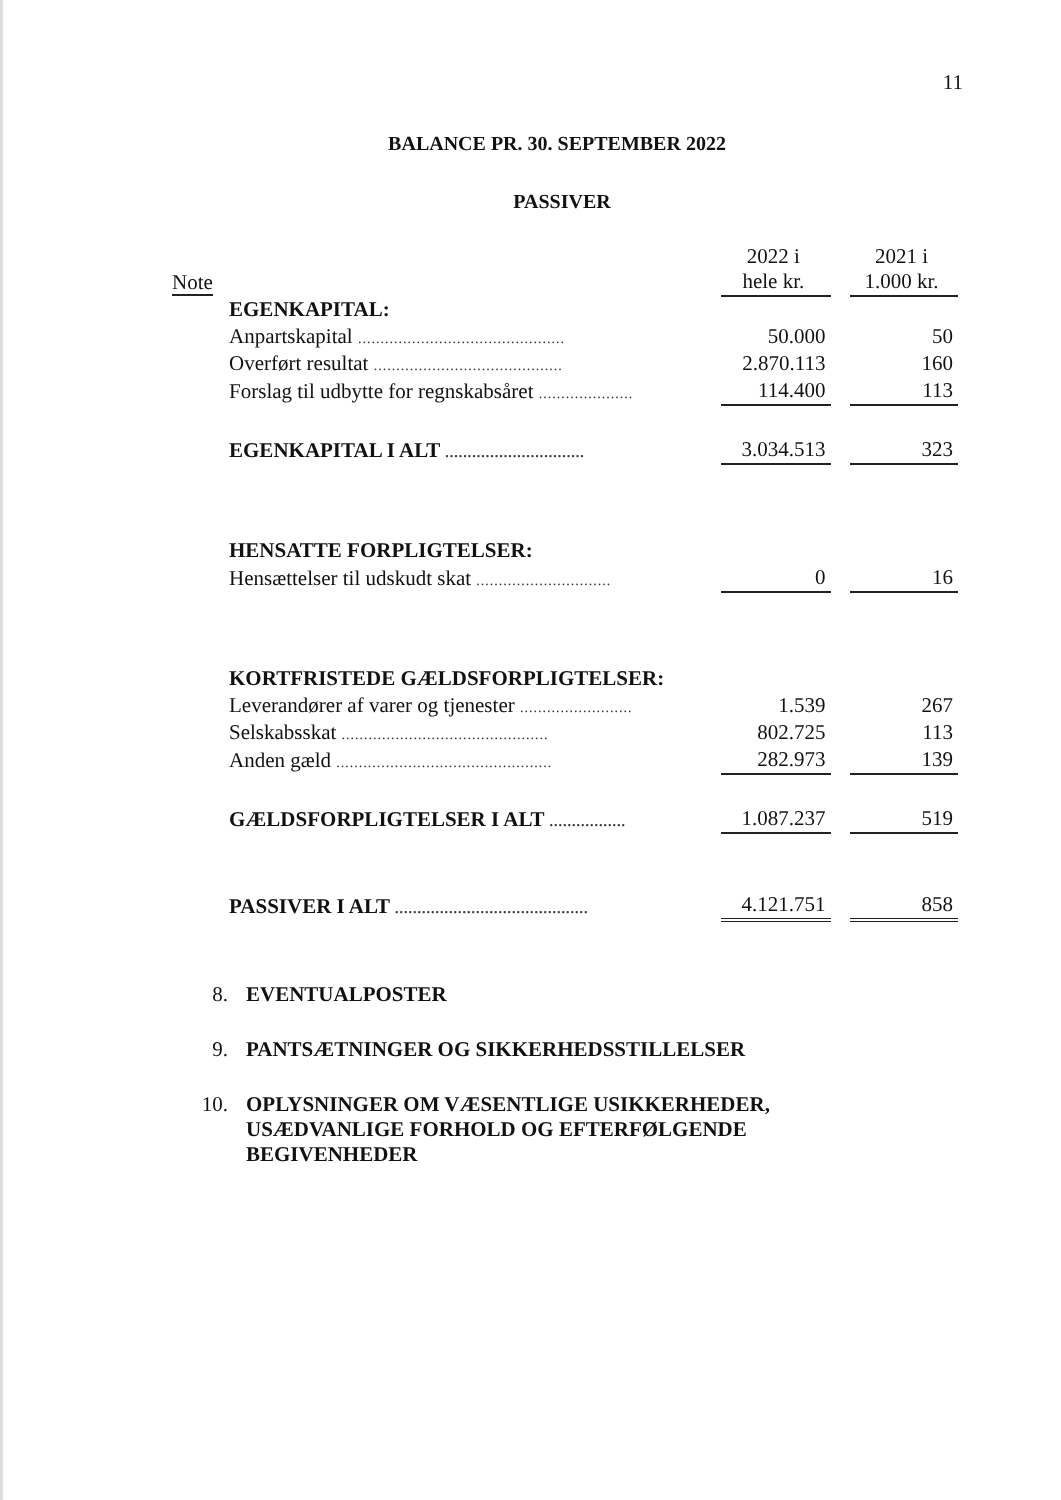11
BALANCE PR. 30. SEPTEMBER 2022
PASSIVER
| Note | | 2022 i hele kr. | | 2021 i 1.000 kr. |
| --- | --- | --- | --- | --- |
| | EGENKAPITAL: | | | |
| | Anpartskapital .............................................. | 50.000 | | 50 |
| | Overført resultat .......................................... | 2.870.113 | | 160 |
| | Forslag til udbytte for regnskabsåret ..................... | 114.400 | | 113 |
| | EGENKAPITAL I ALT ............................... | 3.034.513 | | 323 |
| | HENSATTE FORPLIGTELSER: | | | |
| | Hensættelser til udskudt skat .............................. | 0 | | 16 |
| | KORTFRISTEDE GÆLDSFORPLIGTELSER: | | | |
| | Leverandører af varer og tjenester ......................... | 1.539 | | 267 |
| | Selskabsskat .............................................. | 802.725 | | 113 |
| | Anden gæld ................................................ | 282.973 | | 139 |
| | GÆLDSFORPLIGTELSER I ALT ................. | 1.087.237 | | 519 |
| | PASSIVER I ALT ........................................... | 4.121.751 | | 858 |
8. EVENTUALPOSTER
9. PANTSÆTNINGER OG SIKKERHEDSSTILLELSER
10. OPLYSNINGER OM VÆSENTLIGE USIKKERHEDER,
USÆDVANLIGE FORHOLD OG EFTERFØLGENDE
BEGIVENHEDER